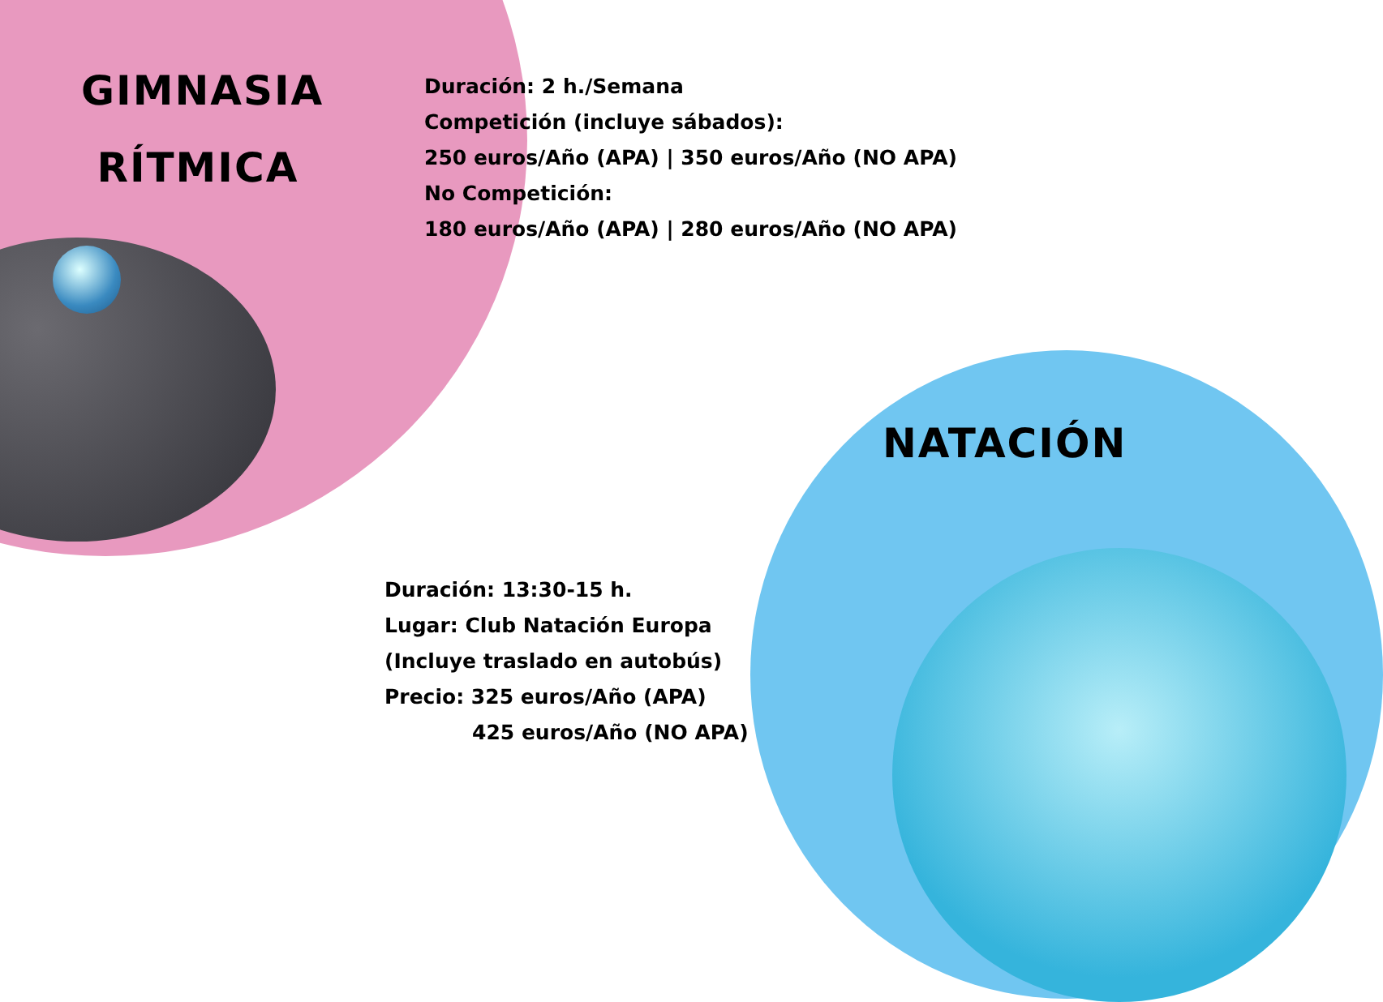GIMNASIA
RÍTMICA
Duración: 2 h./Semana
Competición (incluye sábados):
250 euros/Año (APA) | 350 euros/Año (NO APA)
No Competición:
180 euros/Año (APA) | 280 euros/Año (NO APA)
NATACIÓN
Duración: 13:30-15 h.
Lugar: Club Natación Europa
(Incluye traslado en autobús)
Precio: 325 euros/Año (APA)
425 euros/Año (NO APA)